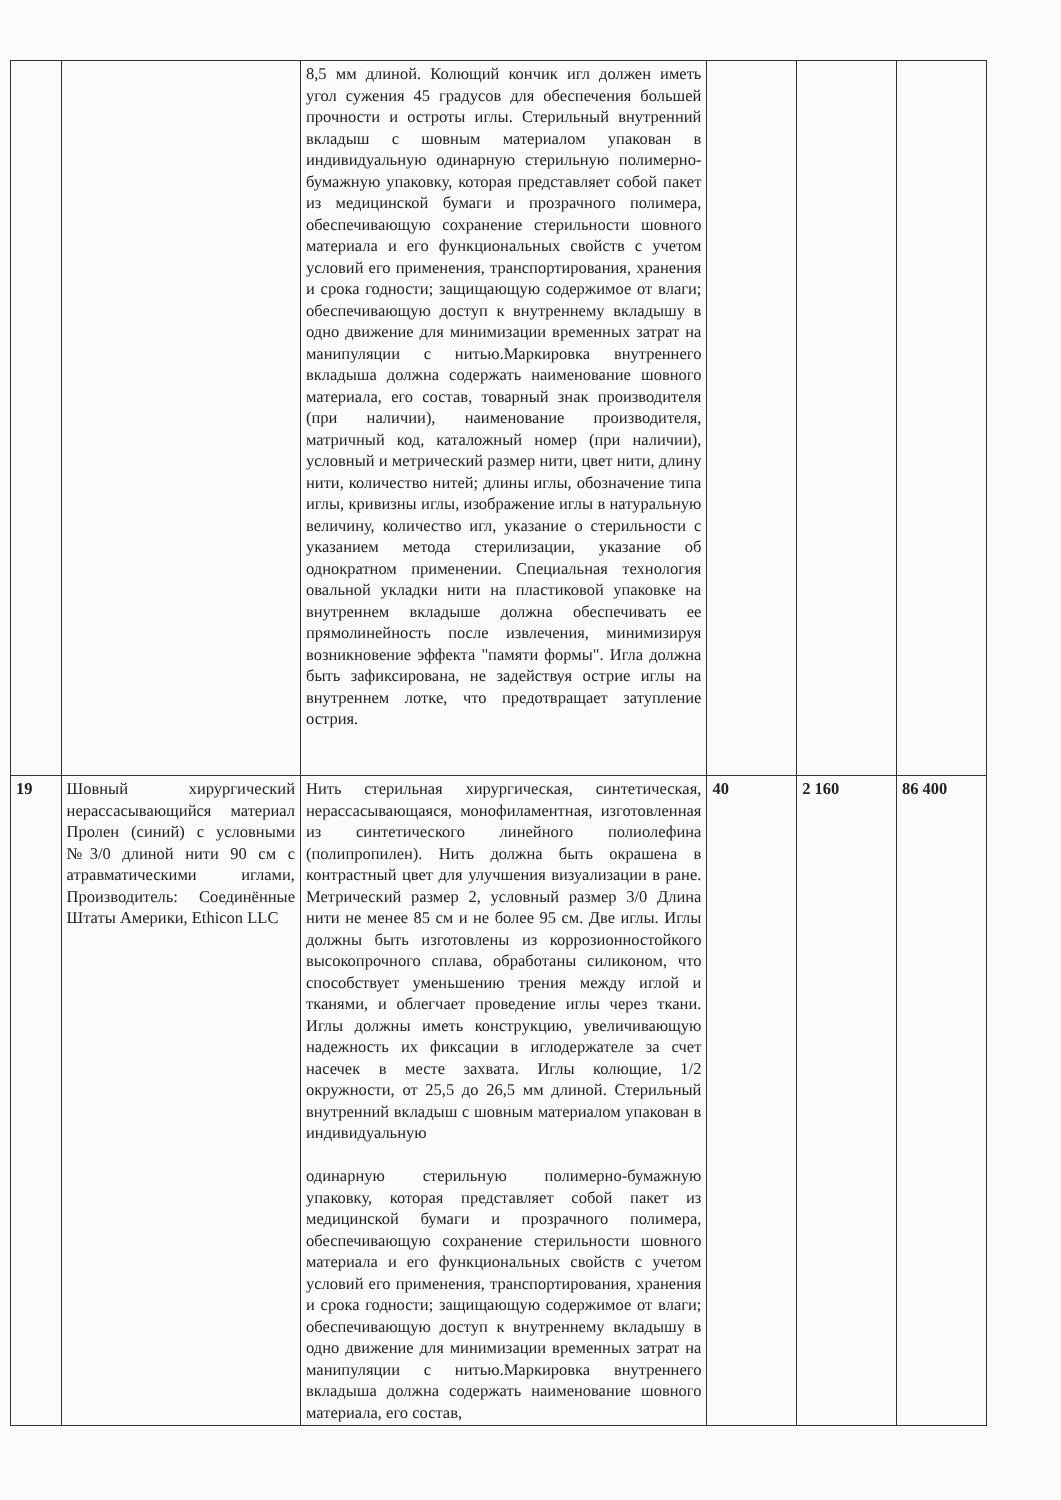| | | 8,5 мм длиной. Колющий кончик игл должен иметь угол сужения 45 градусов для обеспечения большей прочности и остроты иглы. Стерильный внутренний вкладыш с шовным материалом упакован в индивидуальную одинарную стерильную полимерно-бумажную упаковку, которая представляет собой пакет из медицинской бумаги и прозрачного полимера, обеспечивающую сохранение стерильности шовного материала и его функциональных свойств с учетом условий его применения, транспортирования, хранения и срока годности; защищающую содержимое от влаги; обеспечивающую доступ к внутреннему вкладышу в одно движение для минимизации временных затрат на манипуляции с нитью.Маркировка внутреннего вкладыша должна содержать наименование шовного материала, его состав, товарный знак производителя (при наличии), наименование производителя, матричный код, каталожный номер (при наличии), условный и метрический размер нити, цвет нити, длину нити, количество нитей; длины иглы, обозначение типа иглы, кривизны иглы, изображение иглы в натуральную величину, количество игл, указание о стерильности с указанием метода стерилизации, указание об однократном применении. Специальная технология овальной укладки нити на пластиковой упаковке на внутреннем вкладыше должна обеспечивать ее прямолинейность после извлечения, минимизируя возникновение эффекта "памяти формы". Игла должна быть зафиксирована, не задействуя острие иглы на внутреннем лотке, что предотвращает затупление острия. | | | |
| 19 | Шовный хирургический нерассасывающийся материал Пролен (синий) с условными №3/0 длиной нити 90 см с атравматическими иглами, Производитель: Соединённые Штаты Америки, Ethicon LLC | Нить стерильная хирургическая, синтетическая, нерассасывающаяся, монофиламентная, изготовленная из синтетического линейного полиолефина (полипропилен). Нить должна быть окрашена в контрастный цвет для улучшения визуализации в ране. Метрический размер 2, условный размер 3/0 Длина нити не менее 85 см и не более 95 см. Две иглы. Иглы должны быть изготовлены из коррозионностойкого высокопрочного сплава, обработаны силиконом, что способствует уменьшению трения между иглой и тканями, и облегчает проведение иглы через ткани. Иглы должны иметь конструкцию, увеличивающую надежность их фиксации в иглодержателе за счет насечек в месте захвата. Иглы колющие, 1/2 окружности, от 25,5 до 26,5 мм длиной. Стерильный внутренний вкладыш с шовным материалом упакован в индивидуальную одинарную стерильную полимерно-бумажную упаковку, которая представляет собой пакет из медицинской бумаги и прозрачного полимера, обеспечивающую сохранение стерильности шовного материала и его функциональных свойств с учетом условий его применения, транспортирования, хранения и срока годности; защищающую содержимое от влаги; обеспечивающую доступ к внутреннему вкладышу в одно движение для минимизации временных затрат на манипуляции с нитью.Маркировка внутреннего вкладыша должна содержать наименование шовного материала, его состав, | 40 | 2 160 | 86 400 |